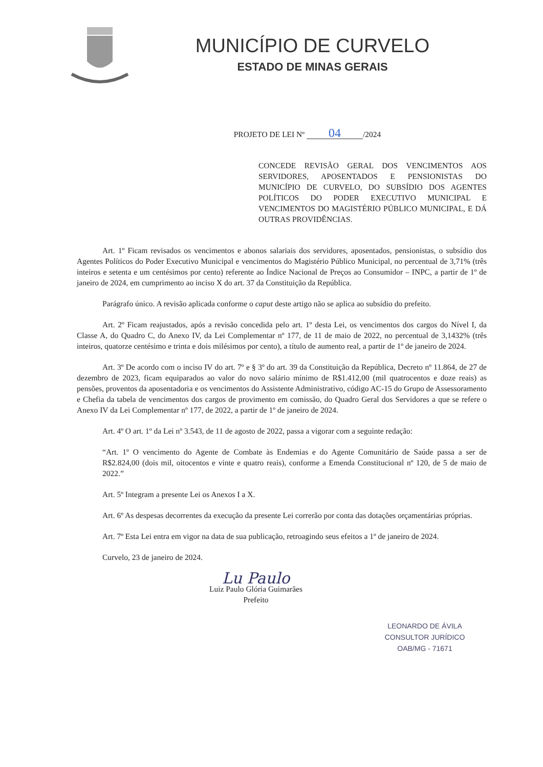MUNICÍPIO DE CURVELO
ESTADO DE MINAS GERAIS
PROJETO DE LEI Nº 04 /2024
CONCEDE REVISÃO GERAL DOS VENCIMENTOS AOS SERVIDORES, APOSENTADOS E PENSIONISTAS DO MUNICÍPIO DE CURVELO, DO SUBSÍDIO DOS AGENTES POLÍTICOS DO PODER EXECUTIVO MUNICIPAL E VENCIMENTOS DO MAGISTÉRIO PÚBLICO MUNICIPAL, E DÁ OUTRAS PROVIDÊNCIAS.
Art. 1º Ficam revisados os vencimentos e abonos salariais dos servidores, aposentados, pensionistas, o subsídio dos Agentes Políticos do Poder Executivo Municipal e vencimentos do Magistério Público Municipal, no percentual de 3,71% (três inteiros e setenta e um centésimos por cento) referente ao Índice Nacional de Preços ao Consumidor – INPC, a partir de 1º de janeiro de 2024, em cumprimento ao inciso X do art. 37 da Constituição da República.
Parágrafo único. A revisão aplicada conforme o caput deste artigo não se aplica ao subsídio do prefeito.
Art. 2º Ficam reajustados, após a revisão concedida pelo art. 1º desta Lei, os vencimentos dos cargos do Nível I, da Classe A, do Quadro C, do Anexo IV, da Lei Complementar nº 177, de 11 de maio de 2022, no percentual de 3,1432% (três inteiros, quatorze centésimo e trinta e dois milésimos por cento), a título de aumento real, a partir de 1º de janeiro de 2024.
Art. 3º De acordo com o inciso IV do art. 7º e § 3º do art. 39 da Constituição da República, Decreto nº 11.864, de 27 de dezembro de 2023, ficam equiparados ao valor do novo salário mínimo de R$1.412,00 (mil quatrocentos e doze reais) as pensões, proventos da aposentadoria e os vencimentos do Assistente Administrativo, código AC-15 do Grupo de Assessoramento e Chefia da tabela de vencimentos dos cargos de provimento em comissão, do Quadro Geral dos Servidores a que se refere o Anexo IV da Lei Complementar nº 177, de 2022, a partir de 1º de janeiro de 2024.
Art. 4º O art. 1º da Lei nº 3.543, de 11 de agosto de 2022, passa a vigorar com a seguinte redação:
“Art. 1º O vencimento do Agente de Combate às Endemias e do Agente Comunitário de Saúde passa a ser de R$2.824,00 (dois mil, oitocentos e vinte e quatro reais), conforme a Emenda Constitucional nº 120, de 5 de maio de 2022.”
Art. 5º Integram a presente Lei os Anexos I a X.
Art. 6º As despesas decorrentes da execução da presente Lei correrão por conta das dotações orçamentárias próprias.
Art. 7º Esta Lei entra em vigor na data de sua publicação, retroagindo seus efeitos a 1º de janeiro de 2024.
Curvelo, 23 de janeiro de 2024.
Lu Paulo
Luiz Paulo Glória Guimarães
Prefeito
LEONARDO DE ÁVILA
CONSULTOR JURÍDICO
OAB/MG - 71671